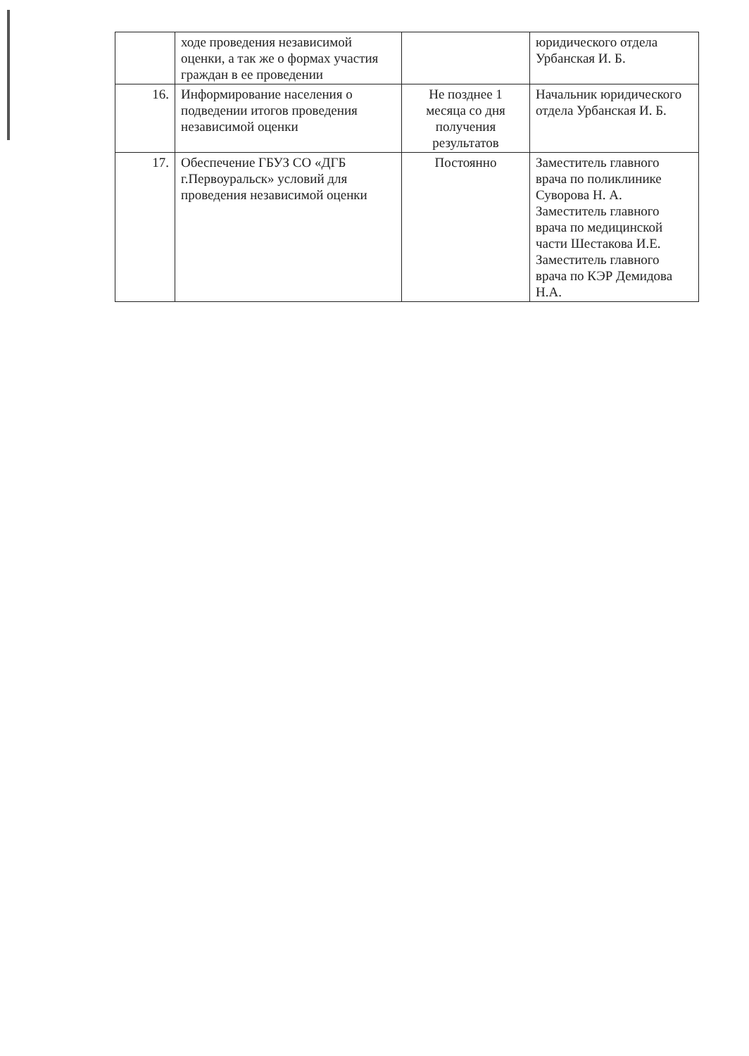| | ходе проведения независимой оценки, а так же о формах участия граждан в ее проведении | | юридического отдела Урбанская И. Б. |
| 16. | Информирование населения о подведении итогов проведения независимой оценки | Не позднее 1 месяца со дня получения результатов | Начальник юридического отдела Урбанская И. Б. |
| 17. | Обеспечение ГБУЗ СО «ДГБ г.Первоуральск» условий для проведения независимой оценки | Постоянно | Заместитель главного врача по поликлинике Суворова Н. А. Заместитель главного врача по медицинской части Шестакова И.Е. Заместитель главного врача по КЭР Демидова Н.А. |